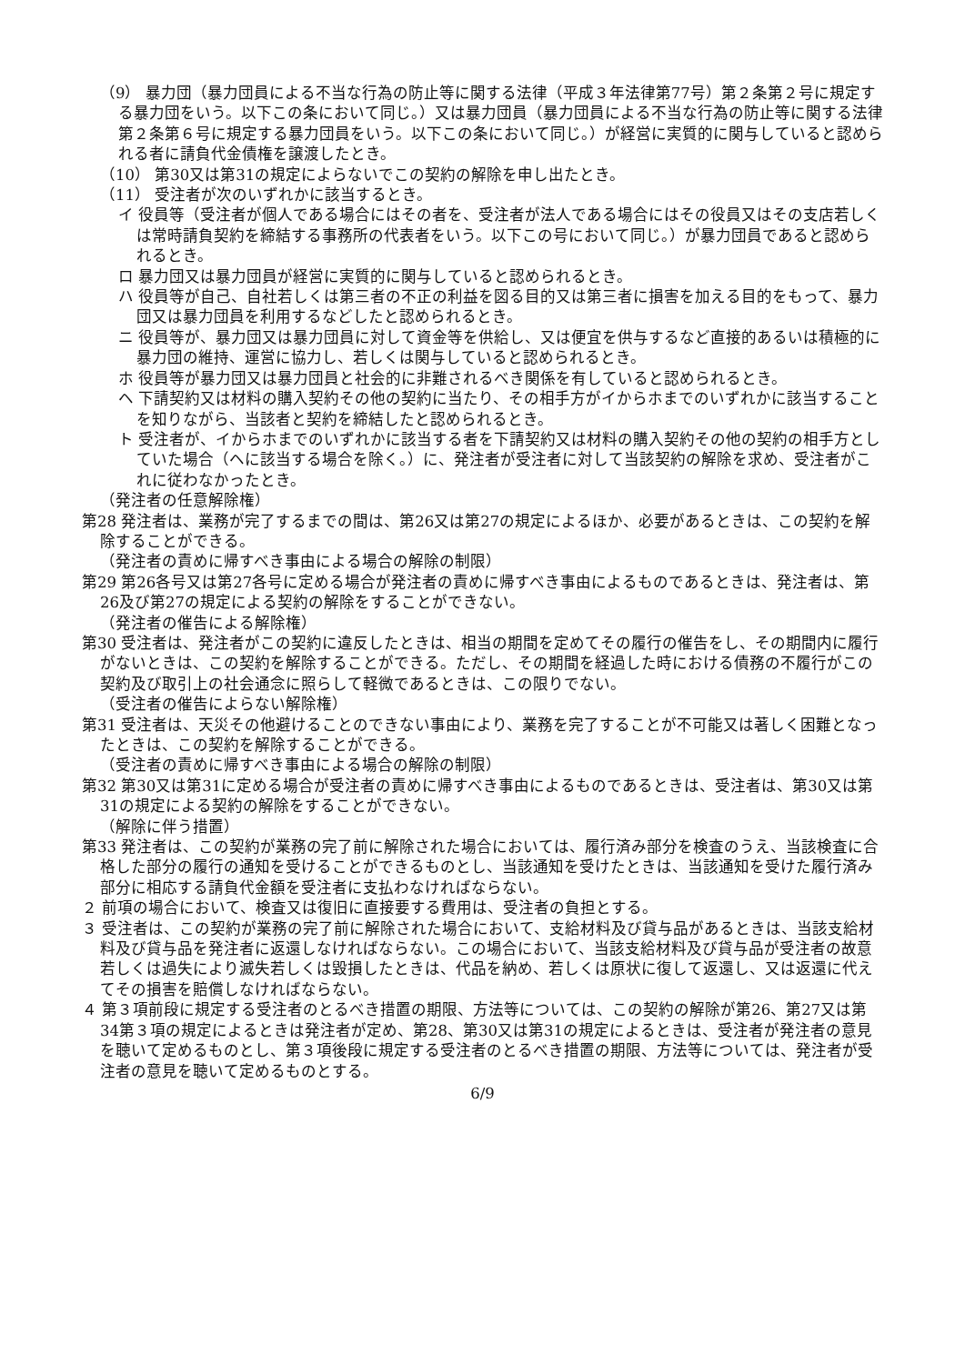（9） 暴力団（暴力団員による不当な行為の防止等に関する法律（平成３年法律第77号）第２条第２号に規定する暴力団をいう。以下この条において同じ。）又は暴力団員（暴力団員による不当な行為の防止等に関する法律第２条第６号に規定する暴力団員をいう。以下この条において同じ。）が経営に実質的に関与していると認められる者に請負代金債権を譲渡したとき。
（10） 第30又は第31の規定によらないでこの契約の解除を申し出たとき。
（11） 受注者が次のいずれかに該当するとき。
イ 役員等（受注者が個人である場合にはその者を、受注者が法人である場合にはその役員又はその支店若しくは常時請負契約を締結する事務所の代表者をいう。以下この号において同じ。）が暴力団員であると認められるとき。
ロ 暴力団又は暴力団員が経営に実質的に関与していると認められるとき。
ハ 役員等が自己、自社若しくは第三者の不正の利益を図る目的又は第三者に損害を加える目的をもって、暴力団又は暴力団員を利用するなどしたと認められるとき。
ニ 役員等が、暴力団又は暴力団員に対して資金等を供給し、又は便宜を供与するなど直接的あるいは積極的に暴力団の維持、運営に協力し、若しくは関与していると認められるとき。
ホ 役員等が暴力団又は暴力団員と社会的に非難されるべき関係を有していると認められるとき。
ヘ 下請契約又は材料の購入契約その他の契約に当たり、その相手方がイからホまでのいずれかに該当することを知りながら、当該者と契約を締結したと認められるとき。
ト 受注者が、イからホまでのいずれかに該当する者を下請契約又は材料の購入契約その他の契約の相手方としていた場合（ヘに該当する場合を除く。）に、発注者が受注者に対して当該契約の解除を求め、受注者がこれに従わなかったとき。
（発注者の任意解除権）
第28 発注者は、業務が完了するまでの間は、第26又は第27の規定によるほか、必要があるときは、この契約を解除することができる。
（発注者の責めに帰すべき事由による場合の解除の制限）
第29 第26各号又は第27各号に定める場合が発注者の責めに帰すべき事由によるものであるときは、発注者は、第26及び第27の規定による契約の解除をすることができない。
（発注者の催告による解除権）
第30 受注者は、発注者がこの契約に違反したときは、相当の期間を定めてその履行の催告をし、その期間内に履行がないときは、この契約を解除することができる。ただし、その期間を経過した時における債務の不履行がこの契約及び取引上の社会通念に照らして軽微であるときは、この限りでない。
（受注者の催告によらない解除権）
第31 受注者は、天災その他避けることのできない事由により、業務を完了することが不可能又は著しく困難となったときは、この契約を解除することができる。
（受注者の責めに帰すべき事由による場合の解除の制限）
第32 第30又は第31に定める場合が受注者の責めに帰すべき事由によるものであるときは、受注者は、第30又は第31の規定による契約の解除をすることができない。
（解除に伴う措置）
第33 発注者は、この契約が業務の完了前に解除された場合においては、履行済み部分を検査のうえ、当該検査に合格した部分の履行の通知を受けることができるものとし、当該通知を受けたときは、当該通知を受けた履行済み部分に相応する請負代金額を受注者に支払わなければならない。
２ 前項の場合において、検査又は復旧に直接要する費用は、受注者の負担とする。
３ 受注者は、この契約が業務の完了前に解除された場合において、支給材料及び貸与品があるときは、当該支給材料及び貸与品を発注者に返還しなければならない。この場合において、当該支給材料及び貸与品が受注者の故意若しくは過失により滅失若しくは毀損したときは、代品を納め、若しくは原状に復して返還し、又は返還に代えてその損害を賠償しなければならない。
４ 第３項前段に規定する受注者のとるべき措置の期限、方法等については、この契約の解除が第26、第27又は第34第３項の規定によるときは発注者が定め、第28、第30又は第31の規定によるときは、受注者が発注者の意見を聴いて定めるものとし、第３項後段に規定する受注者のとるべき措置の期限、方法等については、発注者が受注者の意見を聴いて定めるものとする。
6/9